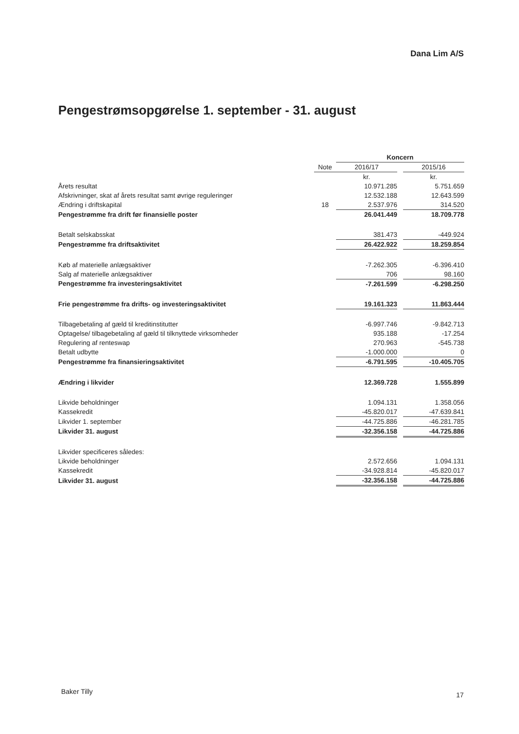Dana Lim A/S
Pengestrømsopgørelse 1. september - 31. august
| | | Koncern | | |
| --- | --- | --- | --- | --- |
| | Note | 2016/17 | | 2015/16 |
| | | kr. | | kr. |
| Årets resultat | | 10.971.285 | | 5.751.659 |
| Afskrivninger, skat af årets resultat samt øvrige reguleringer | | 12.532.188 | | 12.643.599 |
| Ændring i driftskapital | 18 | 2.537.976 | | 314.520 |
| Pengestrømme fra drift før finansielle poster | | 26.041.449 | | 18.709.778 |
| Betalt selskabsskat | | 381.473 | | -449.924 |
| Pengestrømme fra driftsaktivitet | | 26.422.922 | | 18.259.854 |
| Køb af materielle anlægsaktiver | | -7.262.305 | | -6.396.410 |
| Salg af materielle anlægsaktiver | | 706 | | 98.160 |
| Pengestrømme fra investeringsaktivitet | | -7.261.599 | | -6.298.250 |
| Frie pengestrømme fra drifts- og investeringsaktivitet | | 19.161.323 | | 11.863.444 |
| Tilbagebetaling af gæld til kreditinstitutter | | -6.997.746 | | -9.842.713 |
| Optagelse/ tilbagebetaling af gæld til tilknyttede virksomheder | | 935.188 | | -17.254 |
| Regulering af renteswap | | 270.963 | | -545.738 |
| Betalt udbytte | | -1.000.000 | | 0 |
| Pengestrømme fra finansieringsaktivitet | | -6.791.595 | | -10.405.705 |
| Ændring i likvider | | 12.369.728 | | 1.555.899 |
| Likvide beholdninger | | 1.094.131 | | 1.358.056 |
| Kassekredit | | -45.820.017 | | -47.639.841 |
| Likvider 1. september | | -44.725.886 | | -46.281.785 |
| Likvider 31. august | | -32.356.158 | | -44.725.886 |
| Likvider specificeres således: | | | | |
| Likvide beholdninger | | 2.572.656 | | 1.094.131 |
| Kassekredit | | -34.928.814 | | -45.820.017 |
| Likvider 31. august | | -32.356.158 | | -44.725.886 |
Baker Tilly 17